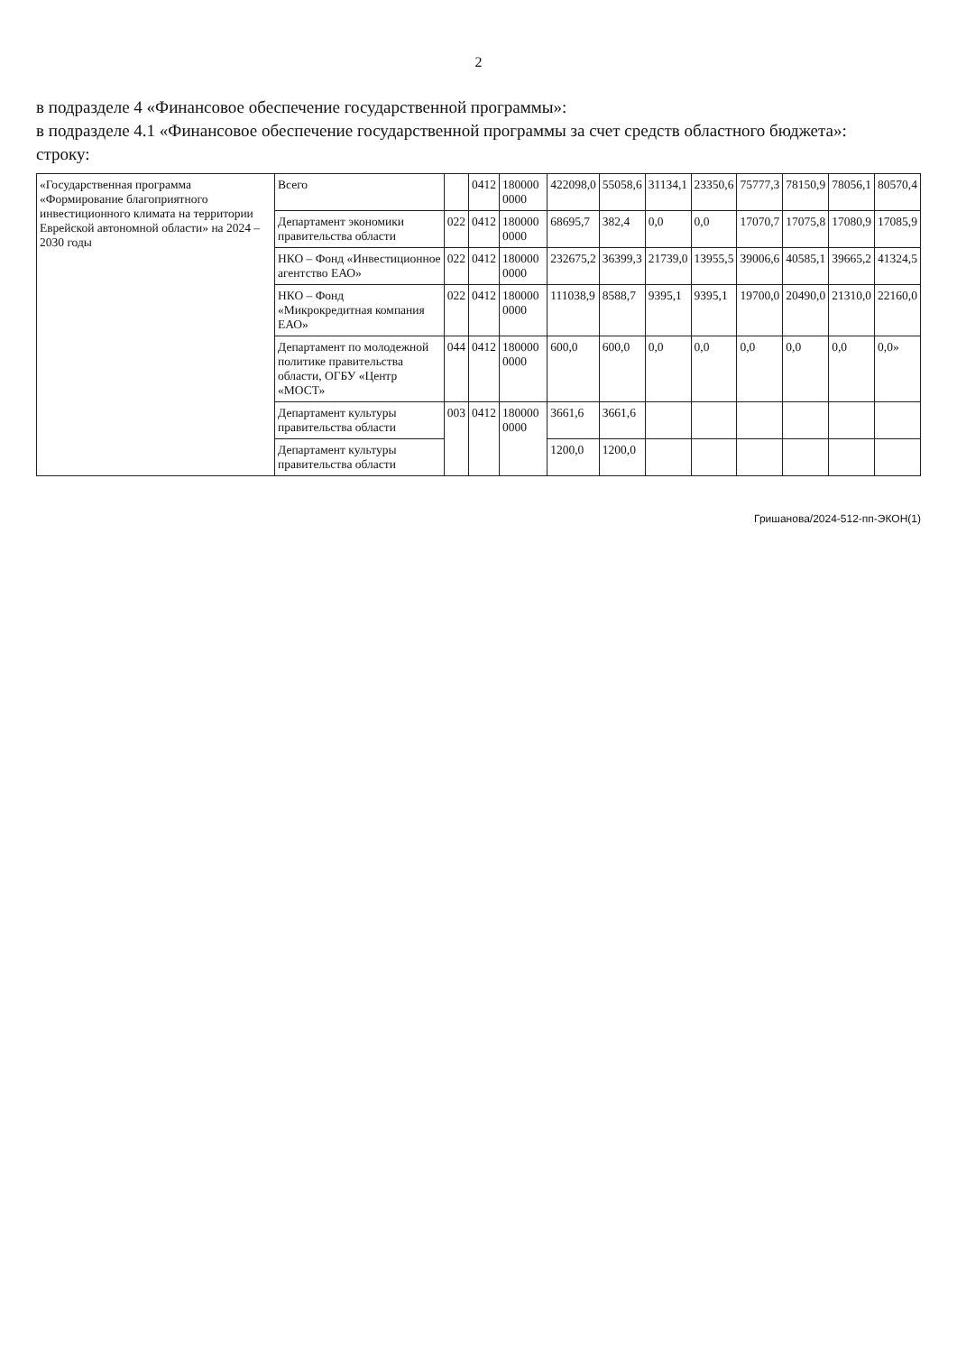2
в подразделе 4 «Финансовое обеспечение государственной программы»:
в подразделе 4.1 «Финансовое обеспечение государственной программы за счет средств областного бюджета»:
строку:
| «Государственная программа «Формирование благоприятного инвестиционного климата на территории Еврейской автономной области» на 2024 – 2030 годы | Всего | | 0412 | 180000 0000 | 422098,0 | 55058,6 | 31134,1 | 23350,6 | 75777,3 | 78150,9 | 78056,1 | 80570,4 |
| | Департамент экономики правительства области | 022 | 0412 | 180000 0000 | 68695,7 | 382,4 | 0,0 | 0,0 | 17070,7 | 17075,8 | 17080,9 | 17085,9 |
| | НКО – Фонд «Инвестиционное агентство ЕАО» | 022 | 0412 | 180000 0000 | 232675,2 | 36399,3 | 21739,0 | 13955,5 | 39006,6 | 40585,1 | 39665,2 | 41324,5 |
| | НКО – Фонд «Микрокредитная компания ЕАО» | 022 | 0412 | 180000 0000 | 111038,9 | 8588,7 | 9395,1 | 9395,1 | 19700,0 | 20490,0 | 21310,0 | 22160,0 |
| | Департамент по молодежной политике правительства области, ОГБУ «Центр «МОСТ» | 044 | 0412 | 180000 0000 | 600,0 | 600,0 | 0,0 | 0,0 | 0,0 | 0,0 | 0,0 | 0,0» |
| | Департамент культуры правительства области | 003 | 0412 | 180000 0000 | 3661,6 | 3661,6 | | | | | | |
| | Департамент культуры правительства области | | | | 1200,0 | 1200,0 | | | | | | |
Гришанова/2024-512-пп-ЭКОН(1)